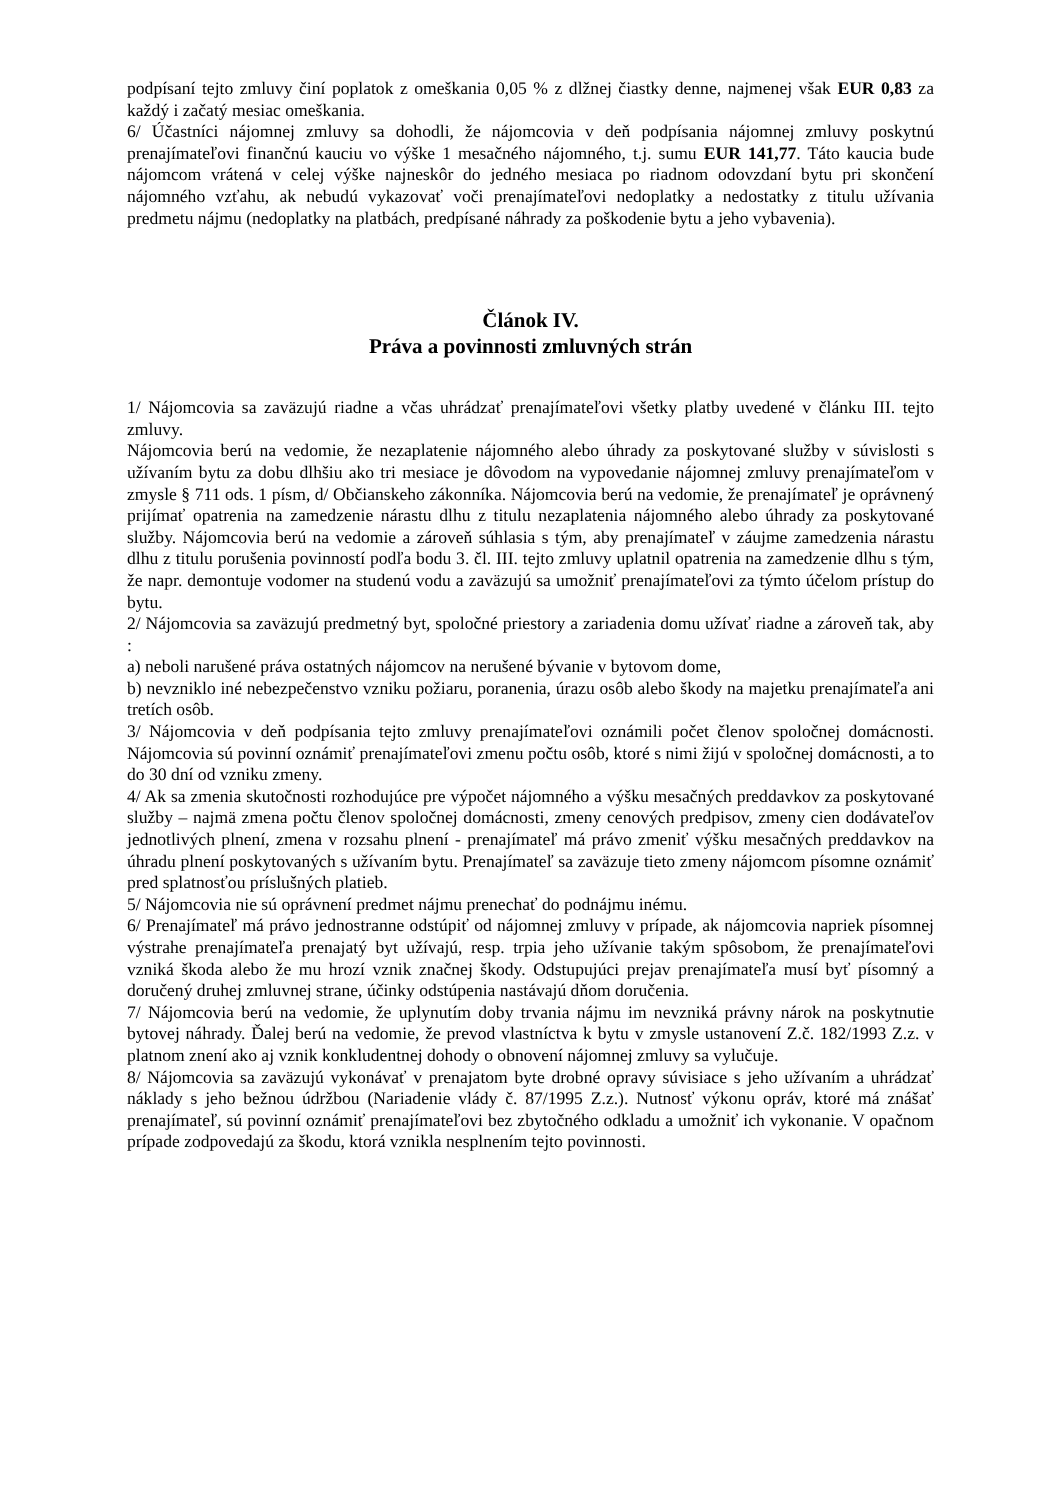podpísaní tejto zmluvy činí poplatok z omeškania 0,05 % z dlžnej čiastky denne, najmenej však EUR 0,83 za každý i začatý mesiac omeškania.
6/ Účastníci nájomnej zmluvy sa dohodli, že nájomcovia v deň podpísania nájomnej zmluvy poskytnú prenajímateľovi finančnú kauciu vo výške 1 mesačného nájomného, t.j. sumu EUR 141,77. Táto kaucia bude nájomcom vrátená v celej výške najneskôr do jedného mesiaca po riadnom odovzdaní bytu pri skončení nájomného vzťahu, ak nebudú vykazovať voči prenajímateľovi nedoplatky a nedostatky z titulu užívania predmetu nájmu (nedoplatky na platbách, predpísané náhrady za poškodenie bytu a jeho vybavenia).
Článok IV.
Práva a povinnosti zmluvných strán
1/ Nájomcovia sa zaväzujú riadne a včas uhrádzať prenajímateľovi všetky platby uvedené v článku III. tejto zmluvy.
Nájomcovia berú na vedomie, že nezaplatenie nájomného alebo úhrady za poskytované služby v súvislosti s užívaním bytu za dobu dlhšiu ako tri mesiace je dôvodom na vypovedanie nájomnej zmluvy prenajímateľom v zmysle § 711 ods. 1 písm, d/ Občianskeho zákonníka. Nájomcovia berú na vedomie, že prenajímateľ je oprávnený prijímať opatrenia na zamedzenie nárastu dlhu z titulu nezaplatenia nájomného alebo úhrady za poskytované služby. Nájomcovia berú na vedomie a zároveň súhlasia s tým, aby prenajímateľ v záujme zamedzenia nárastu dlhu z titulu porušenia povinností podľa bodu 3. čl. III. tejto zmluvy uplatnil opatrenia na zamedzenie dlhu s tým, že napr. demontuje vodomer na studenú vodu a zaväzujú sa umožniť prenajímateľovi za týmto účelom prístup do bytu.
2/ Nájomcovia sa zaväzujú predmetný byt, spoločné priestory a zariadenia domu užívať riadne a zároveň tak, aby :
a) neboli narušené práva ostatných nájomcov na nerušené bývanie v bytovom dome,
b) nevzniklo iné nebezpečenstvo vzniku požiaru, poranenia, úrazu osôb alebo škody na majetku prenajímateľa ani tretích osôb.
3/ Nájomcovia v deň podpísania tejto zmluvy prenajímateľovi oznámili počet členov spoločnej domácnosti. Nájomcovia sú povinní oznámiť prenajímateľovi zmenu počtu osôb, ktoré s nimi žijú v spoločnej domácnosti, a to do 30 dní od vzniku zmeny.
4/ Ak sa zmenia skutočnosti rozhodujúce pre výpočet nájomného a výšku mesačných preddavkov za poskytované služby – najmä zmena počtu členov spoločnej domácnosti, zmeny cenových predpisov, zmeny cien dodávateľov jednotlivých plnení, zmena v rozsahu plnení - prenajímateľ má právo zmeniť výšku mesačných preddavkov na úhradu plnení poskytovaných s užívaním bytu. Prenajímateľ sa zaväzuje tieto zmeny nájomcom písomne oznámiť pred splatnosťou príslušných platieb.
5/ Nájomcovia nie sú oprávnení predmet nájmu prenechať do podnájmu inému.
6/ Prenajímateľ má právo jednostranne odstúpiť od nájomnej zmluvy v prípade, ak nájomcovia napriek písomnej výstrahe prenajímateľa prenajatý byt užívajú, resp. trpia jeho užívanie takým spôsobom, že prenajímateľovi vzniká škoda alebo že mu hrozí vznik značnej škody. Odstupujúci prejav prenajímateľa musí byť písomný a doručený druhej zmluvnej strane, účinky odstúpenia nastávajú dňom doručenia.
7/ Nájomcovia berú na vedomie, že uplynutím doby trvania nájmu im nevzniká právny nárok na poskytnutie bytovej náhrady. Ďalej berú na vedomie, že prevod vlastníctva k bytu v zmysle ustanovení Z.č. 182/1993 Z.z. v platnom znení ako aj vznik konkludentnej dohody o obnovení nájomnej zmluvy sa vylučuje.
8/ Nájomcovia sa zaväzujú vykonávať v prenajatom byte drobné opravy súvisiace s jeho užívaním a uhrádzať náklady s jeho bežnou údržbou (Nariadenie vlády č. 87/1995 Z.z.). Nutnosť výkonu opráv, ktoré má znášať prenajímateľ, sú povinní oznámiť prenajímateľovi bez zbytočného odkladu a umožniť ich vykonanie. V opačnom prípade zodpovedajú za škodu, ktorá vznikla nesplnením tejto povinnosti.